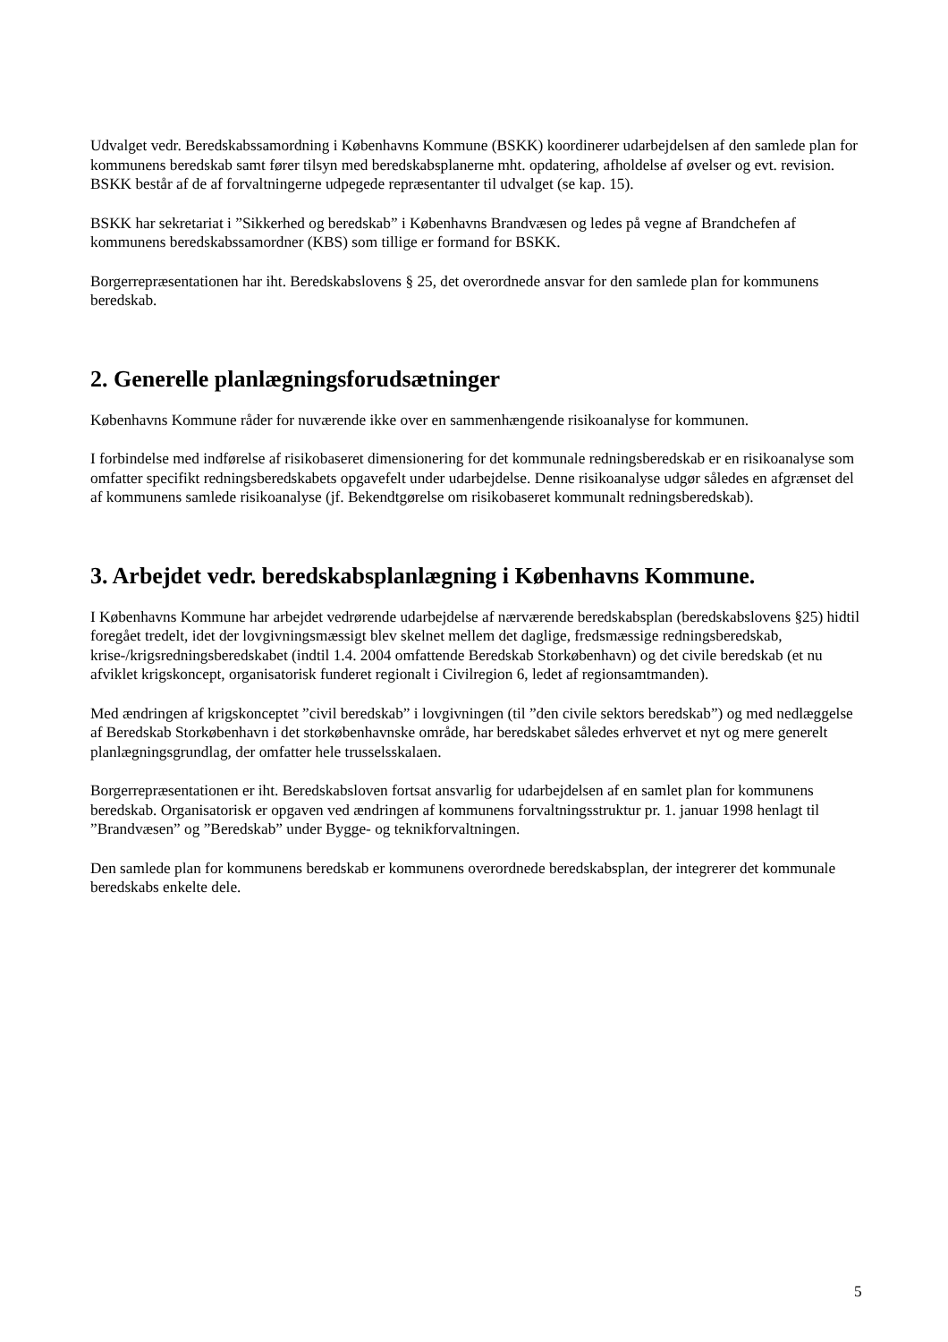Udvalget vedr. Beredskabssamordning i Københavns Kommune (BSKK) koordinerer udarbejdelsen af den samlede plan for kommunens beredskab samt fører tilsyn med beredskabsplanerne mht. opdatering, afholdelse af øvelser og evt. revision. BSKK består af de af forvaltningerne udpegede repræsentanter til udvalget (se kap. 15).
BSKK har sekretariat i ”Sikkerhed og beredskab” i Københavns Brandvæsen og ledes på vegne af Brandchefen af kommunens beredskabssamordner (KBS) som tillige er formand for BSKK.
Borgerrepræsentationen har iht. Beredskabslovens § 25, det overordnede ansvar for den samlede plan for kommunens beredskab.
2. Generelle planlægningsforudsætninger
Københavns Kommune råder for nuværende ikke over en sammenhængende risikoanalyse for kommunen.
I forbindelse med indførelse af risikobaseret dimensionering for det kommunale redningsberedskab er en risikoanalyse som omfatter specifikt redningsberedskabets opgavefelt under udarbejdelse. Denne risikoanalyse udgør således en afgrænset del af kommunens samlede risikoanalyse (jf. Bekendtgørelse om risikobaseret kommunalt redningsberedskab).
3. Arbejdet vedr. beredskabsplanlægning i Københavns Kommune.
I Københavns Kommune har arbejdet vedrørende udarbejdelse af nærværende beredskabsplan (beredskabslovens §25) hidtil foregået tredelt, idet der lovgivningsmæssigt blev skelnet mellem det daglige, fredsmæssige redningsberedskab, krise-/krigsredningsberedskabet (indtil 1.4. 2004 omfattende Beredskab Storkøbenhavn) og det civile beredskab (et nu afviklet krigskoncept, organisatorisk funderet regionalt i Civilregion 6, ledet af regionsamtmanden).
Med ændringen af krigskonceptet ”civil beredskab” i lovgivningen (til ”den civile sektors beredskab”) og med nedlæggelse af Beredskab Storkøbenhavn i det storkøbenhavnske område, har beredskabet således erhvervet et nyt og mere generelt planlægningsgrundlag, der omfatter hele trusselsskalaen.
Borgerrepræsentationen er iht. Beredskabsloven fortsat ansvarlig for udarbejdelsen af en samlet plan for kommunens beredskab. Organisatorisk er opgaven ved ændringen af kommunens forvaltningsstruktur pr. 1. januar 1998 henlagt til ”Brandvæsen” og ”Beredskab” under Bygge- og teknikforvaltningen.
Den samlede plan for kommunens beredskab er kommunens overordnede beredskabsplan, der integrerer det kommunale beredskabs enkelte dele.
5